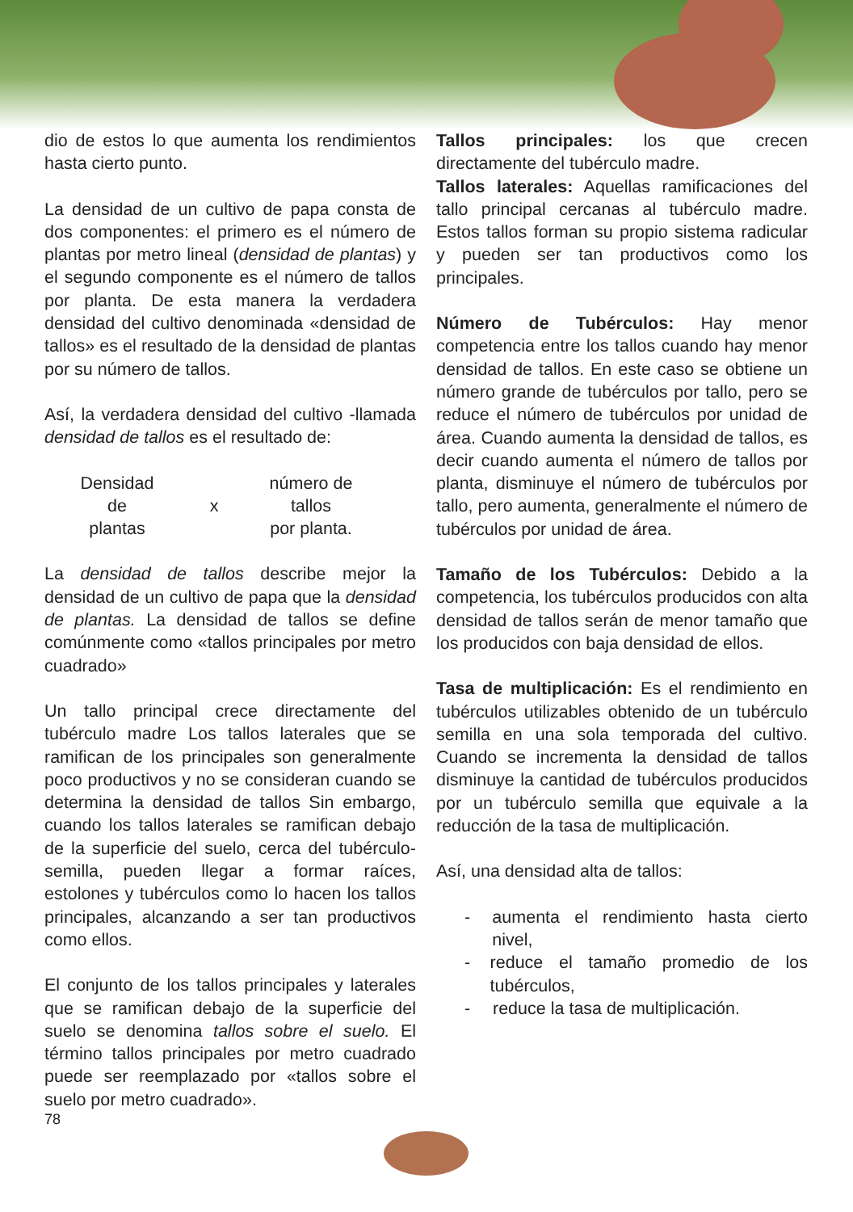dio de estos lo que aumenta los rendimientos hasta cierto punto.
La densidad de un cultivo de papa consta de dos componentes: el primero es el número de plantas por metro lineal (densidad de plantas) y el segundo componente es el número de tallos por planta. De esta manera la verdadera densidad del cultivo denominada «densidad de tallos» es el resultado de la densidad de plantas por su número de tallos.
Así, la verdadera densidad del cultivo -llamada densidad de tallos es el resultado de:
Densidad
de
plantas
x número de
tallos
por planta.
La densidad de tallos describe mejor la densidad de un cultivo de papa que la densidad de plantas. La densidad de tallos se define comúnmente como «tallos principales por metro cuadrado»
Un tallo principal crece directamente del tubérculo madre Los tallos laterales que se ramifican de los principales son generalmente poco productivos y no se consideran cuando se determina la densidad de tallos Sin embargo, cuando los tallos laterales se ramifican debajo de la superficie del suelo, cerca del tubérculo-semilla, pueden llegar a formar raíces, estolones y tubérculos como lo hacen los tallos principales, alcanzando a ser tan productivos como ellos.
El conjunto de los tallos principales y laterales que se ramifican debajo de la superficie del suelo se denomina tallos sobre el suelo. El término tallos principales por metro cuadrado puede ser reemplazado por «tallos sobre el suelo por metro cuadrado».
Tallos principales: los que crecen directamente del tubérculo madre.
Tallos laterales: Aquellas ramificaciones del tallo principal cercanas al tubérculo madre. Estos tallos forman su propio sistema radicular y pueden ser tan productivos como los principales.
Número de Tubérculos: Hay menor competencia entre los tallos cuando hay menor densidad de tallos. En este caso se obtiene un número grande de tubérculos por tallo, pero se reduce el número de tubérculos por unidad de área. Cuando aumenta la densidad de tallos, es decir cuando aumenta el número de tallos por planta, disminuye el número de tubérculos por tallo, pero aumenta, generalmente el número de tubérculos por unidad de área.
Tamaño de los Tubérculos: Debido a la competencia, los tubérculos producidos con alta densidad de tallos serán de menor tamaño que los producidos con baja densidad de ellos.
Tasa de multiplicación: Es el rendimiento en tubérculos utilizables obtenido de un tubérculo semilla en una sola temporada del cultivo. Cuando se incrementa la densidad de tallos disminuye la cantidad de tubérculos producidos por un tubérculo semilla que equivale a la reducción de la tasa de multiplicación.
Así, una densidad alta de tallos:
- aumenta el rendimiento hasta cierto nivel,
- reduce el tamaño promedio de los tubérculos,
- reduce la tasa de multiplicación.
78